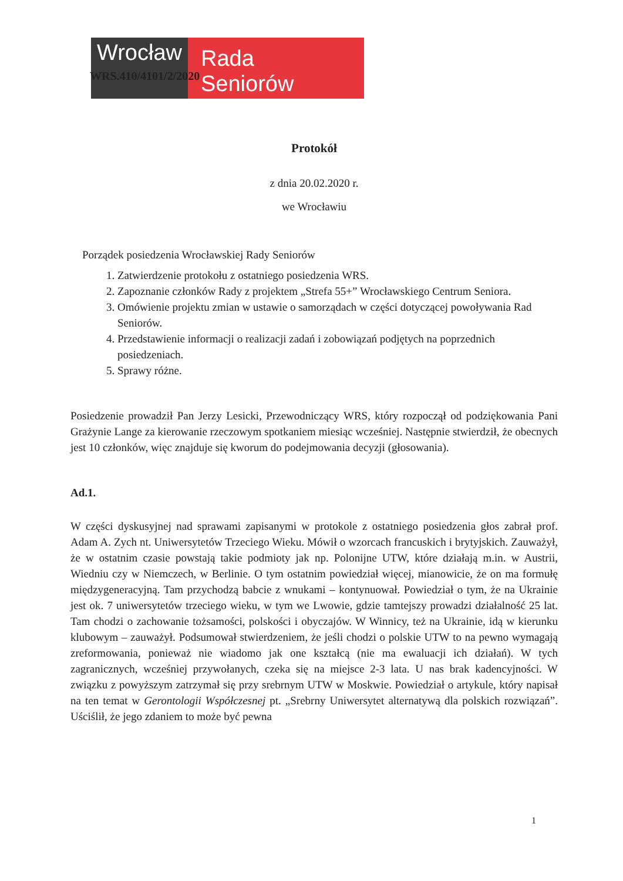Wrocław
Rada Seniorów
WRS.410/4101/2/2020
Protokół
z dnia 20.02.2020 r.
we Wrocławiu
Porządek posiedzenia Wrocławskiej Rady Seniorów
1. Zatwierdzenie protokołu z ostatniego posiedzenia WRS.
2. Zapoznanie członków Rady z projektem „Strefa 55+” Wrocławskiego Centrum Seniora.
3. Omówienie projektu zmian w ustawie o samorządach w części dotyczącej powoływania Rad Seniorów.
4. Przedstawienie informacji o realizacji zadań i zobowiązań podjętych na poprzednich posiedzeniach.
5. Sprawy różne.
Posiedzenie prowadził Pan Jerzy Lesicki, Przewodniczący WRS, który rozpoczął od podziękowania Pani Grażynie Lange za kierowanie rzeczowym spotkaniem miesiąc wcześniej. Następnie stwierdził, że obecnych jest 10 członków, więc znajduje się kworum do podejmowania decyzji (głosowania).
Ad.1.
W części dyskusyjnej nad sprawami zapisanymi w protokole z ostatniego posiedzenia głos zabrał prof. Adam A. Zych nt. Uniwersytetów Trzeciego Wieku. Mówił o wzorcach francuskich i brytyjskich. Zauważył, że w ostatnim czasie powstają takie podmioty jak np. Polonijne UTW, które działają m.in. w Austrii, Wiedniu czy w Niemczech, w Berlinie. O tym ostatnim powiedział więcej, mianowicie, że on ma formułę międzygeneracyjną. Tam przychodzą babcie z wnukami – kontynuował. Powiedział o tym, że na Ukrainie jest ok. 7 uniwersytetów trzeciego wieku, w tym we Lwowie, gdzie tamtejszy prowadzi działalność 25 lat. Tam chodzi o zachowanie tożsamości, polskości i obyczajów. W Winnicy, też na Ukrainie, idą w kierunku klubowym – zauważył. Podsumował stwierdzeniem, że jeśli chodzi o polskie UTW to na pewno wymagają zreformowania, ponieważ nie wiadomo jak one kształcą (nie ma ewaluacji ich działań). W tych zagranicznych, wcześniej przywołanych, czeka się na miejsce 2-3 lata. U nas brak kadencyjności. W związku z powyższym zatrzymał się przy srebrnym UTW w Moskwie. Powiedział o artykule, który napisał na ten temat w Gerontologii Współczesnej pt. „Srebrny Uniwersytet alternatywą dla polskich rozwiązań”. Uściślił, że jego zdaniem to może być pewna
1